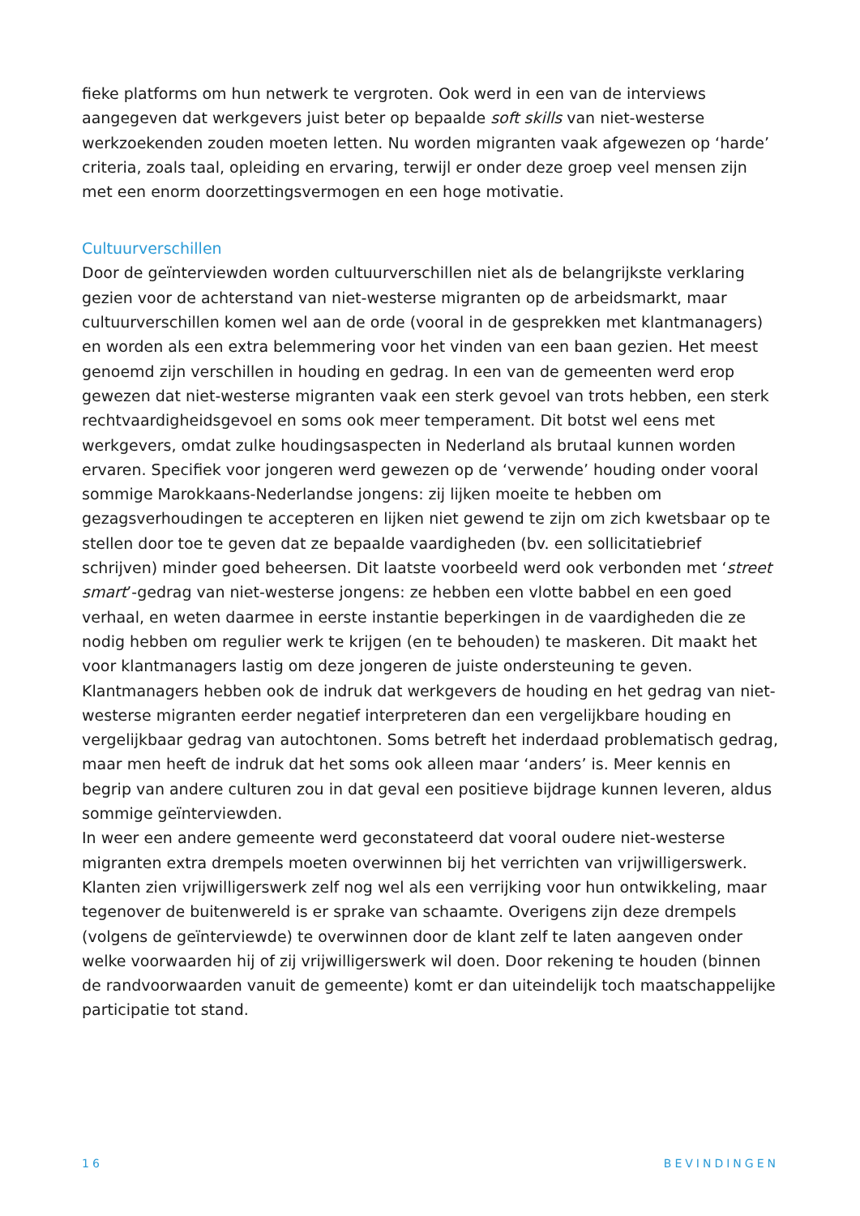fieke platforms om hun netwerk te vergroten. Ook werd in een van de interviews aangegeven dat werkgevers juist beter op bepaalde soft skills van niet-westerse werkzoekenden zouden moeten letten. Nu worden migranten vaak afgewezen op ‘harde’ criteria, zoals taal, opleiding en ervaring, terwijl er onder deze groep veel mensen zijn met een enorm doorzettingsvermogen en een hoge motivatie.
Cultuurverschillen
Door de geïnterviewden worden cultuurverschillen niet als de belangrijkste verklaring gezien voor de achterstand van niet-westerse migranten op de arbeidsmarkt, maar cultuurverschillen komen wel aan de orde (vooral in de gesprekken met klantmanagers) en worden als een extra belemmering voor het vinden van een baan gezien. Het meest genoemd zijn verschillen in houding en gedrag. In een van de gemeenten werd erop gewezen dat niet-westerse migranten vaak een sterk gevoel van trots hebben, een sterk rechtvaardigheidsgevoel en soms ook meer temperament. Dit botst wel eens met werkgevers, omdat zulke houdingsaspecten in Nederland als brutaal kunnen worden ervaren. Specifiek voor jongeren werd gewezen op de ‘verwende’ houding onder vooral sommige Marokkaans-Nederlandse jongens: zij lijken moeite te hebben om gezagsverhoudingen te accepteren en lijken niet gewend te zijn om zich kwetsbaar op te stellen door toe te geven dat ze bepaalde vaardigheden (bv. een sollicitatiebrief schrijven) minder goed beheersen. Dit laatste voorbeeld werd ook verbonden met ‘street smart’-gedrag van niet-westerse jongens: ze hebben een vlotte babbel en een goed verhaal, en weten daarmee in eerste instantie beperkingen in de vaardigheden die ze nodig hebben om regulier werk te krijgen (en te behouden) te maskeren. Dit maakt het voor klantmanagers lastig om deze jongeren de juiste ondersteuning te geven.
Klantmanagers hebben ook de indruk dat werkgevers de houding en het gedrag van niet-westerse migranten eerder negatief interpreteren dan een vergelijkbare houding en vergelijkbaar gedrag van autochtonen. Soms betreft het inderdaad problematisch gedrag, maar men heeft de indruk dat het soms ook alleen maar ‘anders’ is. Meer kennis en begrip van andere culturen zou in dat geval een positieve bijdrage kunnen leveren, aldus sommige geïnterviewden.
In weer een andere gemeente werd geconstateerd dat vooral oudere niet-westerse migranten extra drempels moeten overwinnen bij het verrichten van vrijwilligerswerk. Klanten zien vrijwilligerswerk zelf nog wel als een verrijking voor hun ontwikkeling, maar tegenover de buitenwereld is er sprake van schaamte. Overigens zijn deze drempels (volgens de geïnterviewde) te overwinnen door de klant zelf te laten aangeven onder welke voorwaarden hij of zij vrijwilligerswerk wil doen. Door rekening te houden (binnen de randvoorwaarden vanuit de gemeente) komt er dan uiteindelijk toch maatschappelijke participatie tot stand.
16 BEVINDINGEN